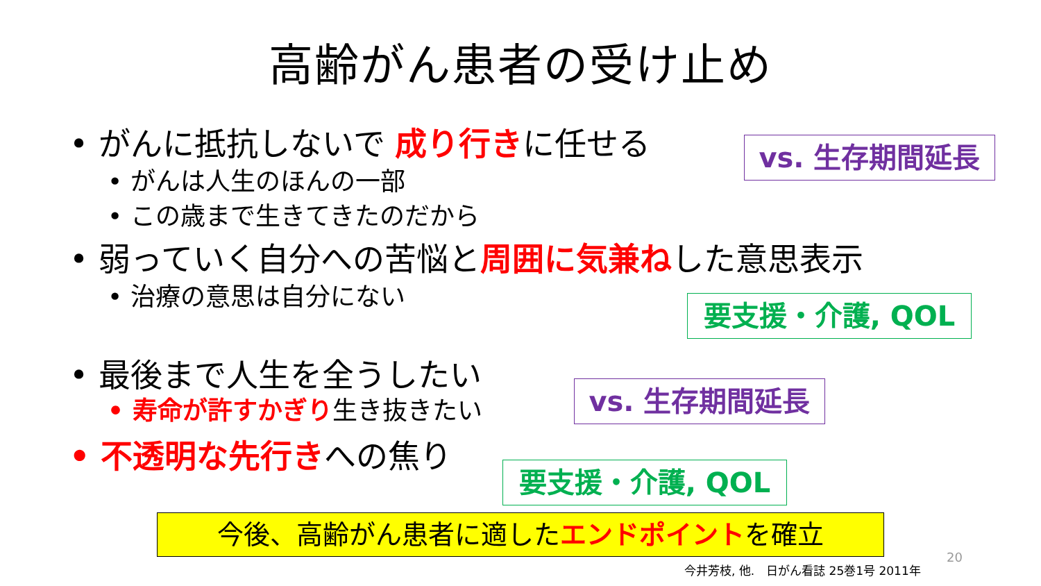高齢がん患者の受け止め
• がんに抵抗しないで 成り行きに任せる vs. 生存期間延長
• がんは人生のほんの一部
• この歳まで生きてきたのだから
• 弱っていく自分への苦悩と周囲に気兼ねした意思表示
• 治療の意思は自分にない
要支援・介護, QOL
• 最後まで人生を全うしたい
• 寿命が許すかぎり生き抜きたい vs. 生存期間延長
• 不透明な先行きへの焦り
要支援・介護, QOL
今後、高齢がん患者に適したエンドポイントを確立
20
今井芳枝, 他.　日がん看誌 25巻1号 2011年